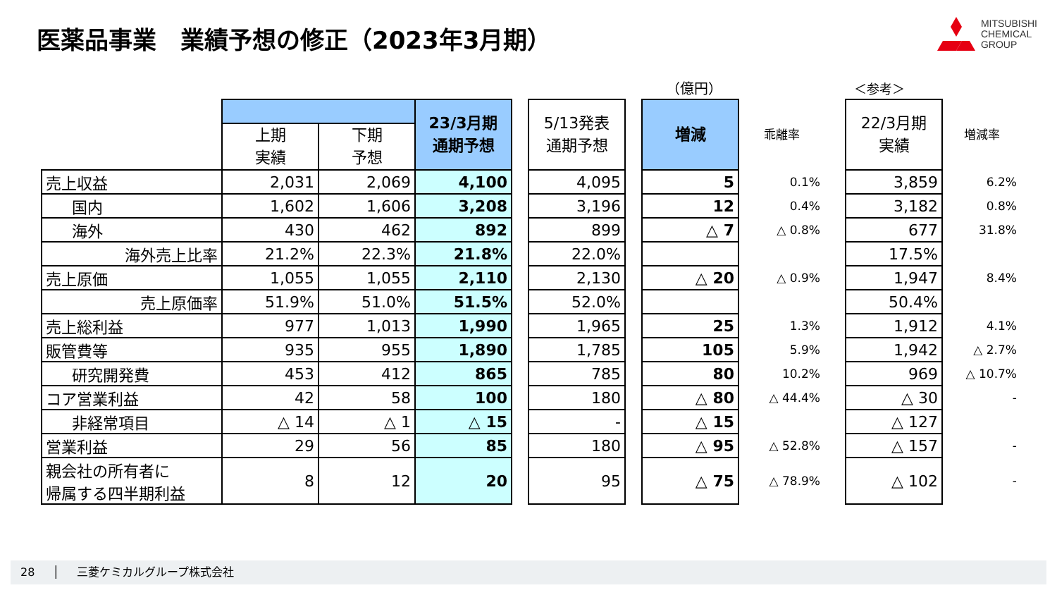医薬品事業　業績予想の修正（2023年3月期）
MITSUBISHI
CHEMICAL
GROUP
（億円） ＜参考＞
| | | | 23/3月期 通期予想 | | 5/13発表 通期予想 | | 増減 | 乖離率 | | 22/3月期 実績 | 増減率 |
| --- | --- | --- | --- | --- | --- | --- | --- | --- | --- | --- | --- |
| | 上期 実績 | 下期 予想 | | | | | | | | | |
| 売上収益 | 2,031 | 2,069 | 4,100 | | 4,095 | | 5 | 0.1% | | 3,859 | 6.2% |
| 国内 | 1,602 | 1,606 | 3,208 | | 3,196 | | 12 | 0.4% | | 3,182 | 0.8% |
| 海外 | 430 | 462 | 892 | | 899 | | △ 7 | △ 0.8% | | 677 | 31.8% |
| 海外売上比率 | 21.2% | 22.3% | 21.8% | | 22.0% | | | | | 17.5% | |
| 売上原価 | 1,055 | 1,055 | 2,110 | | 2,130 | | △ 20 | △ 0.9% | | 1,947 | 8.4% |
| 売上原価率 | 51.9% | 51.0% | 51.5% | | 52.0% | | | | | 50.4% | |
| 売上総利益 | 977 | 1,013 | 1,990 | | 1,965 | | 25 | 1.3% | | 1,912 | 4.1% |
| 販管費等 | 935 | 955 | 1,890 | | 1,785 | | 105 | 5.9% | | 1,942 | △ 2.7% |
| 研究開発費 | 453 | 412 | 865 | | 785 | | 80 | 10.2% | | 969 | △ 10.7% |
| コア営業利益 | 42 | 58 | 100 | | 180 | | △ 80 | △ 44.4% | | △ 30 | - |
| 非経常項目 | △ 14 | △ 1 | △ 15 | | - | | △ 15 | | | △ 127 | |
| 営業利益 | 29 | 56 | 85 | | 180 | | △ 95 | △ 52.8% | | △ 157 | - |
| 親会社の所有者に 帰属する四半期利益 | 8 | 12 | 20 | | 95 | | △ 75 | △ 78.9% | | △ 102 | - |
28 │ 三菱ケミカルグループ株式会社